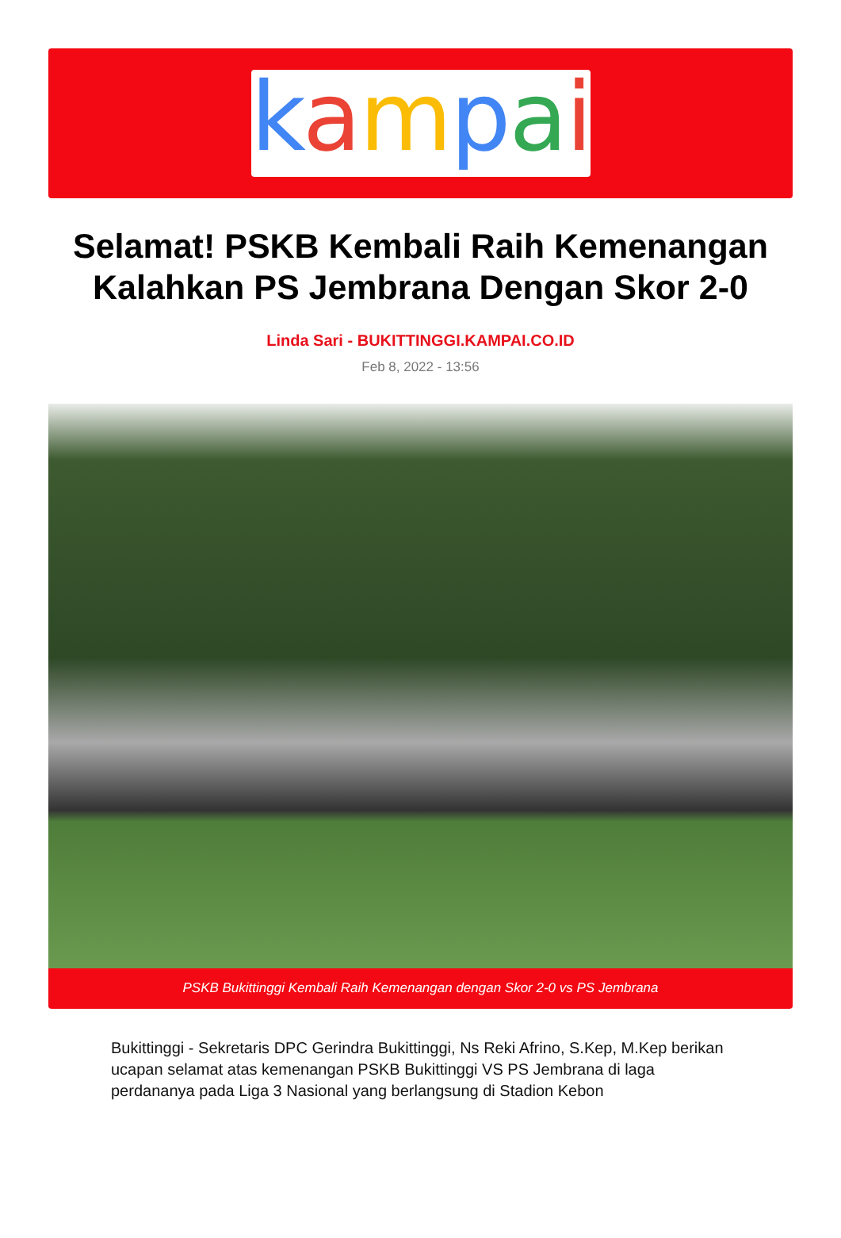kampai
Selamat! PSKB Kembali Raih Kemenangan Kalahkan PS Jembrana Dengan Skor 2-0
Linda Sari - BUKITTINGGI.KAMPAI.CO.ID
Feb 8, 2022 - 13:56
PSKB Bukittinggi Kembali Raih Kemenangan dengan Skor 2-0 vs PS Jembrana
Bukittinggi - Sekretaris DPC Gerindra Bukittinggi, Ns Reki Afrino, S.Kep, M.Kep berikan ucapan selamat atas kemenangan PSKB Bukittinggi VS PS Jembrana di laga perdananya pada Liga 3 Nasional yang berlangsung di Stadion Kebon